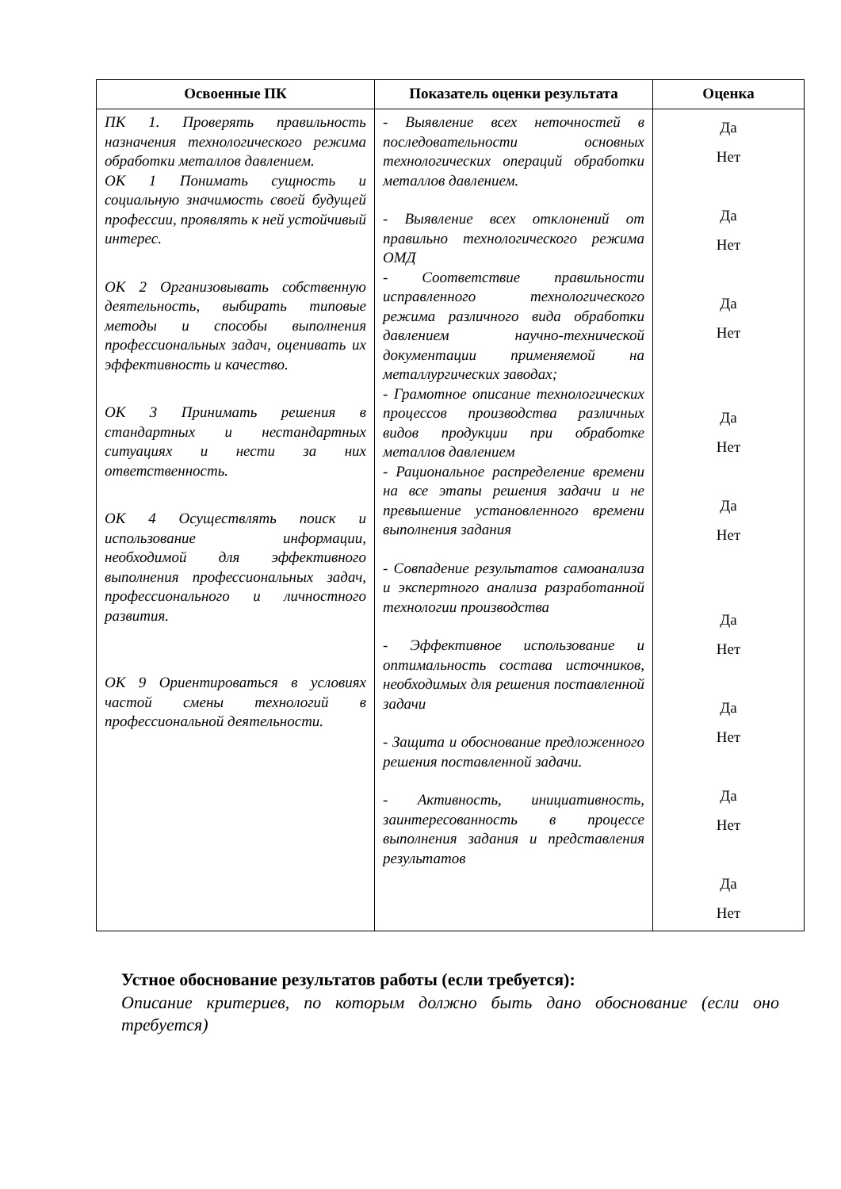| Освоенные ПК | Показатель оценки результата | Оценка |
| --- | --- | --- |
| ПК 1. Проверять правильность назначения технологического режима обработки металлов давлением. ОК 1 Понимать сущность и социальную значимость своей будущей профессии, проявлять к ней устойчивый интерес. ОК 2 Организовывать собственную деятельность, выбирать типовые методы и способы выполнения профессиональных задач, оценивать их эффективность и качество. ОК 3 Принимать решения в стандартных и нестандартных ситуациях и нести за них ответственность. ОК 4 Осуществлять поиск и использование информации, необходимой для эффективного выполнения профессиональных задач, профессионального и личностного развития. ОК 9 Ориентироваться в условиях частой смены технологий в профессиональной деятельности. | - Выявление всех неточностей в последовательности основных технологических операций обработки металлов давлением. - Выявление всех отклонений от правильно технологического режима ОМД - Соответствие правильности исправленного технологического режима различного вида обработки давлением научно-технической документации применяемой на металлургических заводах; - Грамотное описание технологических процессов производства различных видов продукции при обработке металлов давлением - Рациональное распределение времени на все этапы решения задачи и не превышение установленного времени выполнения задания - Совпадение результатов самоанализа и экспертного анализа разработанной технологии производства - Эффективное использование и оптимальность состава источников, необходимых для решения поставленной задачи - Защита и обоснование предложенного решения поставленной задачи. - Активность, инициативность, заинтересованность в процессе выполнения задания и представления результатов | Да Нет Да Нет Да Нет Да Нет Да Нет Да Нет Да Нет Да Нет Да Нет |
Устное обоснование результатов работы (если требуется):
Описание критериев, по которым должно быть дано обоснование (если оно требуется)